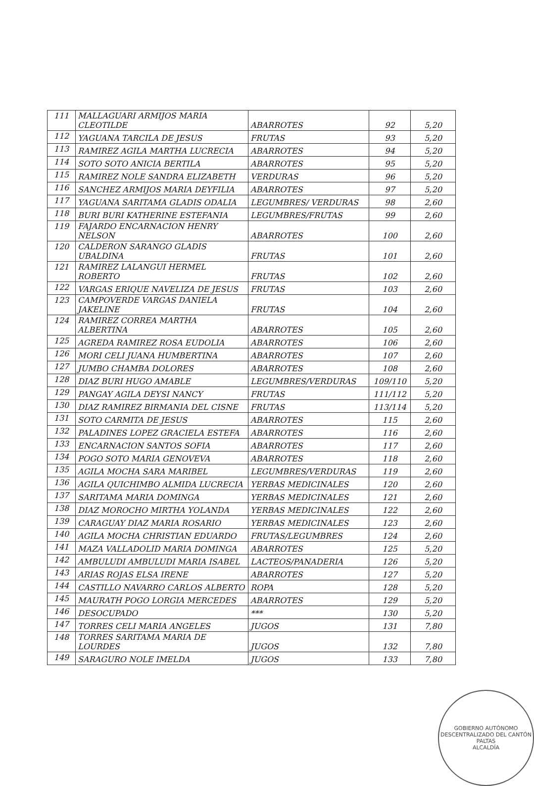| 111 | MALLAGUARI ARMIJOS MARIA CLEOTILDE | ABARROTES | 92 | 5,20 |
| 112 | YAGUANA TARCILA DE JESUS | FRUTAS | 93 | 5,20 |
| 113 | RAMIREZ AGILA MARTHA LUCRECIA | ABARROTES | 94 | 5,20 |
| 114 | SOTO SOTO ANICIA BERTILA | ABARROTES | 95 | 5,20 |
| 115 | RAMIREZ NOLE SANDRA ELIZABETH | VERDURAS | 96 | 5,20 |
| 116 | SANCHEZ ARMIJOS MARIA DEYFILIA | ABARROTES | 97 | 5,20 |
| 117 | YAGUANA SARITAMA GLADIS ODALIA | LEGUMBRES/ VERDURAS | 98 | 2,60 |
| 118 | BURI BURI KATHERINE ESTEFANIA | LEGUMBRES/FRUTAS | 99 | 2,60 |
| 119 | FAJARDO ENCARNACION HENRY NELSON | ABARROTES | 100 | 2,60 |
| 120 | CALDERON SARANGO GLADIS UBALDINA | FRUTAS | 101 | 2,60 |
| 121 | RAMIREZ LALANGUI HERMEL ROBERTO | FRUTAS | 102 | 2,60 |
| 122 | VARGAS ERIQUE NAVELIZA DE JESUS | FRUTAS | 103 | 2,60 |
| 123 | CAMPOVERDE VARGAS DANIELA JAKELINE | FRUTAS | 104 | 2,60 |
| 124 | RAMIREZ CORREA MARTHA ALBERTINA | ABARROTES | 105 | 2,60 |
| 125 | AGREDA RAMIREZ ROSA EUDOLIA | ABARROTES | 106 | 2,60 |
| 126 | MORI CELI JUANA HUMBERTINA | ABARROTES | 107 | 2,60 |
| 127 | JUMBO CHAMBA DOLORES | ABARROTES | 108 | 2,60 |
| 128 | DIAZ BURI HUGO AMABLE | LEGUMBRES/VERDURAS | 109/110 | 5,20 |
| 129 | PANGAY AGILA DEYSI NANCY | FRUTAS | 111/112 | 5,20 |
| 130 | DIAZ RAMIREZ BIRMANIA DEL CISNE | FRUTAS | 113/114 | 5,20 |
| 131 | SOTO CARMITA DE JESUS | ABARROTES | 115 | 2,60 |
| 132 | PALADINES LOPEZ GRACIELA ESTEFA | ABARROTES | 116 | 2,60 |
| 133 | ENCARNACION SANTOS SOFIA | ABARROTES | 117 | 2,60 |
| 134 | POGO SOTO MARIA GENOVEVA | ABARROTES | 118 | 2,60 |
| 135 | AGILA MOCHA SARA MARIBEL | LEGUMBRES/VERDURAS | 119 | 2,60 |
| 136 | AGILA QUICHIMBO ALMIDA LUCRECIA | YERBAS MEDICINALES | 120 | 2,60 |
| 137 | SARITAMA MARIA DOMINGA | YERBAS MEDICINALES | 121 | 2,60 |
| 138 | DIAZ MOROCHO MIRTHA YOLANDA | YERBAS MEDICINALES | 122 | 2,60 |
| 139 | CARAGUAY DIAZ MARIA ROSARIO | YERBAS MEDICINALES | 123 | 2,60 |
| 140 | AGILA MOCHA CHRISTIAN EDUARDO | FRUTAS/LEGUMBRES | 124 | 2,60 |
| 141 | MAZA VALLADOLID MARIA DOMINGA | ABARROTES | 125 | 5,20 |
| 142 | AMBULUDI AMBULUDI MARIA ISABEL | LACTEOS/PANADERIA | 126 | 5,20 |
| 143 | ARIAS ROJAS ELSA IRENE | ABARROTES | 127 | 5,20 |
| 144 | CASTILLO NAVARRO CARLOS ALBERTO | ROPA | 128 | 5,20 |
| 145 | MAURATH POGO LORGIA MERCEDES | ABARROTES | 129 | 5,20 |
| 146 | DESOCUPADO | *** | 130 | 5,20 |
| 147 | TORRES CELI MARIA ANGELES | JUGOS | 131 | 7,80 |
| 148 | TORRES SARITAMA MARIA DE LOURDES | JUGOS | 132 | 7,80 |
| 149 | SARAGURO NOLE IMELDA | JUGOS | 133 | 7,80 |
GOBIERNO AUTÓNOMO DESCENTRALIZADO DEL CANTÓN PALTAS
ALCALDÍA